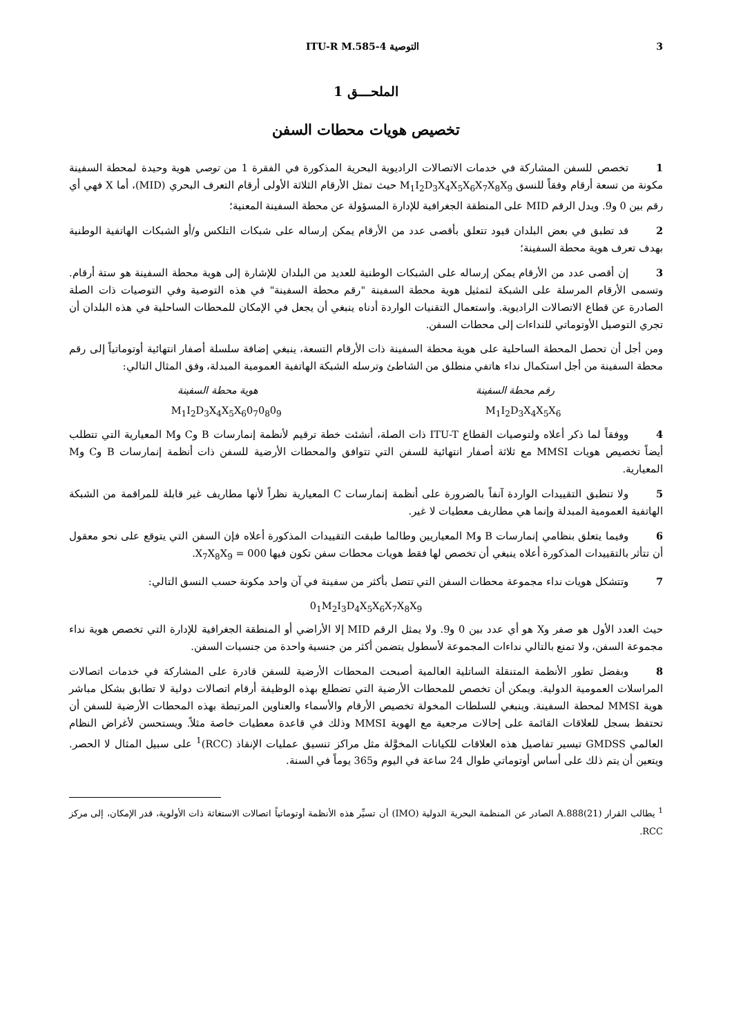3 التوصية ITU-R M.585-4
الملحـــق 1
تخصيص هويات محطات السفن
1تخصص للسفن المشاركة في خدمات الاتصالات الراديوية البحرية المذكورة في الفقرة 1 من توصي هوية وحيدة لمحطة السفينة مكونة من تسعة أرقام وفقاً للنسق M<sub>1</sub>I<sub>2</sub>D<sub>3</sub>X<sub>4</sub>X<sub>5</sub>X<sub>6</sub>X<sub>7</sub>X<sub>8</sub>X<sub>9</sub> حيث تمثل الأرقام الثلاثة الأولى أرقام التعرف البحري (MID)، أما X فهي أي رقم بين 0 و9. ويدل الرقم MID على المنطقة الجغرافية للإدارة المسؤولة عن محطة السفينة المعنية؛
2قد تطبق في بعض البلدان قيود تتعلق بأقصى عدد من الأرقام يمكن إرساله على شبكات التلكس و/أو الشبكات الهاتفية الوطنية بهدف تعرف هوية محطة السفينة؛
3إن أقصى عدد من الأرقام يمكن إرساله على الشبكات الوطنية للعديد من البلدان للإشارة إلى هوية محطة السفينة هو ستة أرقام. وتسمى الأرقام المرسلة على الشبكة لتمثيل هوية محطة السفينة "رقم محطة السفينة" في هذه التوصية وفي التوصيات ذات الصلة الصادرة عن قطاع الاتصالات الراديوية. واستعمال التقنيات الواردة أدناه ينبغي أن يجعل في الإمكان للمحطات الساحلية في هذه البلدان أن تجري التوصيل الأوتوماتي للنداءات إلى محطات السفن.
ومن أجل أن تحصل المحطة الساحلية على هوية محطة السفينة ذات الأرقام التسعة، ينبغي إضافة سلسلة أصفار انتهائية أوتوماتياً إلى رقم محطة السفينة من أجل استكمال نداء هاتفي منطلق من الشاطئ وترسله الشبكة الهاتفية العمومية المبدلة، وفق المثال التالي:
رقم محطة السفينة هوية محطة السفينة
M<sub>1</sub>I<sub>2</sub>D<sub>3</sub>X<sub>4</sub>X<sub>5</sub>X<sub>6</sub>0<sub>7</sub>0<sub>8</sub>0<sub>9</sub> M<sub>1</sub>I<sub>2</sub>D<sub>3</sub>X<sub>4</sub>X<sub>5</sub>X<sub>6</sub>
4ووفقاً لما ذكر أعلاه ولتوصيات القطاع ITU-T ذات الصلة، أنشئت خطة ترقيم لأنظمة إنمارسات B وC وM المعيارية التي تتطلب أيضاً تخصيص هويات MMSI مع ثلاثة أصفار انتهائية للسفن التي تتوافق والمحطات الأرضية للسفن ذات أنظمة إنمارسات B وC وM المعيارية.
5ولا تنطبق التقييدات الواردة آنفاً بالضرورة على أنظمة إنمارسات C المعيارية نظراً لأنها مطاريف غير قابلة للمراقمة من الشبكة الهاتفية العمومية المبدلة وإنما هي مطاريف معطيات لا غير.
6وفيما يتعلق بنظامي إنمارسات B وM المعياريين وطالما طبقت التقييدات المذكورة أعلاه فإن السفن التي يتوقع على نحو معقول أن تتأثر بالتقييدات المذكورة أعلاه ينبغي أن تخصص لها فقط هويات محطات سفن تكون فيها X<sub>7</sub>X<sub>8</sub>X<sub>9</sub> = 000.
7وتتشكل هويات نداء مجموعة محطات السفن التي تتصل بأكثر من سفينة في آن واحد مكونة حسب النسق التالي:
0<sub>1</sub>M<sub>2</sub>I<sub>3</sub>D<sub>4</sub>X<sub>5</sub>X<sub>6</sub>X<sub>7</sub>X<sub>8</sub>X<sub>9</sub>
حيث العدد الأول هو صفر وX هو أي عدد بين 0 و9. ولا يمثل الرقم MID إلا الأراضي أو المنطقة الجغرافية للإدارة التي تخصص هوية نداء مجموعة السفن، ولا تمنع بالتالي نداءات المجموعة لأسطول يتضمن أكثر من جنسية واحدة من جنسيات السفن.
8وبفضل تطور الأنظمة المتنقلة الساتلية العالمية أصبحت المحطات الأرضية للسفن قادرة على المشاركة في خدمات اتصالات المراسلات العمومية الدولية. ويمكن أن تخصص للمحطات الأرضية التي تضطلع بهذه الوظيفة أرقام اتصالات دولية لا تطابق بشكل مباشر هوية MMSI لمحطة السفينة. وينبغي للسلطات المخولة تخصيص الأرقام والأسماء والعناوين المرتبطة بهذه المحطات الأرضية للسفن أن تحتفظ بسجل للعلاقات القائمة على إحالات مرجعية مع الهوية MMSI وذلك في قاعدة معطيات خاصة مثلاً. ويستحسن لأغراض النظام العالمي GMDSS تيسير تفاصيل هذه العلاقات للكيانات المخوَّلة مثل مراكز تنسيق عمليات الإنقاذ (RCC)<sup>1</sup> على سبيل المثال لا الحصر. ويتعين أن يتم ذلك على أساس أوتوماتي طوال 24 ساعة في اليوم و365 يوماً في السنة.
<sup>1</sup> يطالب القرار A.888(21) الصادر عن المنظمة البحرية الدولية (IMO) أن تسيِّر هذه الأنظمة أوتوماتياً اتصالات الاستغاثة ذات الأولوية، قدر الإمكان، إلى مركز RCC.